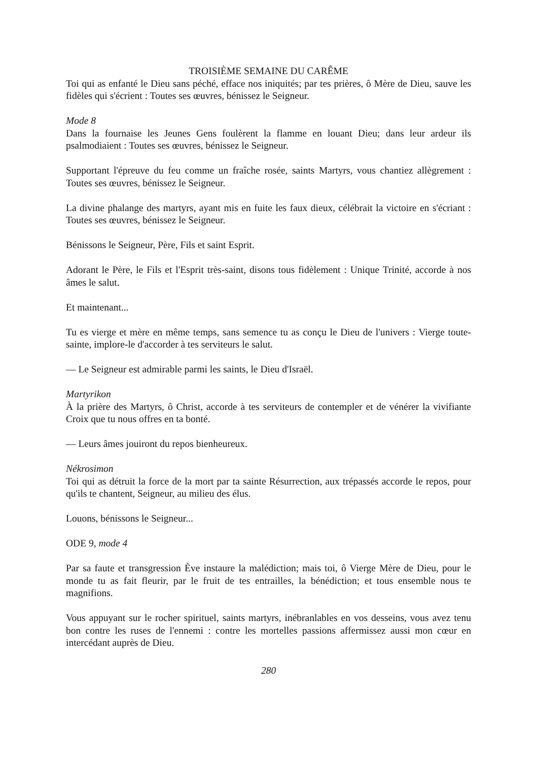TROISIÈME SEMAINE DU CARÊME
Toi qui as enfanté le Dieu sans péché, efface nos iniquités; par tes prières, ô Mère de Dieu, sauve les fidèles qui s'écrient : Toutes ses œuvres, bénissez le Seigneur.
Mode 8
Dans la fournaise les Jeunes Gens foulèrent la flamme en louant Dieu; dans leur ardeur ils psalmodiaient : Toutes ses œuvres, bénissez le Seigneur.
Supportant l'épreuve du feu comme un fraîche rosée, saints Martyrs, vous chantiez allègrement : Toutes ses œuvres, bénissez le Seigneur.
La divine phalange des martyrs, ayant mis en fuite les faux dieux, célébrait la victoire en s'écriant : Toutes ses œuvres, bénissez le Seigneur.
Bénissons le Seigneur, Père, Fils et saint Esprit.
Adorant le Père, le Fils et l'Esprit très-saint, disons tous fidèlement : Unique Trinité, accorde à nos âmes le salut.
Et maintenant...
Tu es vierge et mère en même temps, sans semence tu as conçu le Dieu de l'univers : Vierge toute-sainte, implore-le d'accorder à tes serviteurs le salut.
— Le Seigneur est admirable parmi les saints, le Dieu d'Israël.
Martyrikon
À la prière des Martyrs, ô Christ, accorde à tes serviteurs de contempler et de vénérer la vivifiante Croix que tu nous offres en ta bonté.
— Leurs âmes jouiront du repos bienheureux.
Nékrosimon
Toi qui as détruit la force de la mort par ta sainte Résurrection, aux trépassés accorde le repos, pour qu'ils te chantent, Seigneur, au milieu des élus.
Louons, bénissons le Seigneur...
ODE 9, mode 4
Par sa faute et transgression Ève instaure la malédiction; mais toi, ô Vierge Mère de Dieu, pour le monde tu as fait fleurir, par le fruit de tes entrailles, la bénédiction; et tous ensemble nous te magnifions.
Vous appuyant sur le rocher spirituel, saints martyrs, inébranlables en vos desseins, vous avez tenu bon contre les ruses de l'ennemi : contre les mortelles passions affermissez aussi mon cœur en intercédant auprès de Dieu.
280